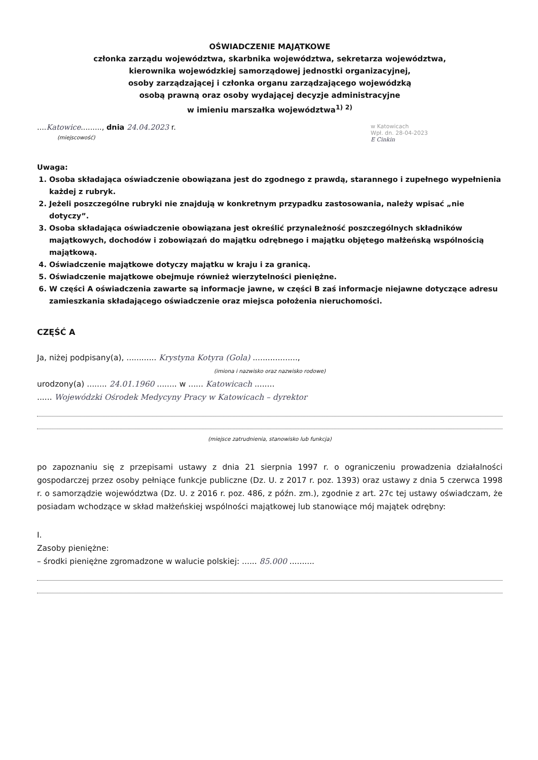OŚWIADCZENIE MAJĄTKOWE
członka zarządu województwa, skarbnika województwa, sekretarza województwa,
kierownika wojewódzkiej samorządowej jednostki organizacyjnej,
osoby zarządzającej i członka organu zarządzającego wojewódzką
osobą prawną oraz osoby wydającej decyzje administracyjne
w imieniu marszałka województwa<sup>1) 2)</sup>
....Katowice........., dnia 24.04.2023 r.
(miejscowość)
w Katowicach
Wpł. dn. 28-04-2023
E Cinkin
Uwaga:
1. Osoba składająca oświadczenie obowiązana jest do zgodnego z prawdą, starannego i zupełnego wypełnienia każdej z rubryk.
2. Jeżeli poszczególne rubryki nie znajdują w konkretnym przypadku zastosowania, należy wpisać „nie dotyczy”.
3. Osoba składająca oświadczenie obowiązana jest określić przynależność poszczególnych składników majątkowych, dochodów i zobowiązań do majątku odrębnego i majątku objętego małżeńską wspólnością majątkową.
4. Oświadczenie majątkowe dotyczy majątku w kraju i za granicą.
5. Oświadczenie majątkowe obejmuje również wierzytelności pieniężne.
6. W części A oświadczenia zawarte są informacje jawne, w części B zaś informacje niejawne dotyczące adresu zamieszkania składającego oświadczenie oraz miejsca położenia nieruchomości.
CZĘŚĆ A
Ja, niżej podpisany(a), ............ Krystyna Kotyra (Gola) ..................,
(imiona i nazwisko oraz nazwisko rodowe)
urodzony(a) ........ 24.01.1960 ........ w ...... Katowicach ........
...... Wojewódzki Ośrodek Medycyny Pracy w Katowicach – dyrektor
(miejsce zatrudnienia, stanowisko lub funkcja)
po zapoznaniu się z przepisami ustawy z dnia 21 sierpnia 1997 r. o ograniczeniu prowadzenia działalności gospodarczej przez osoby pełniące funkcje publiczne (Dz. U. z 2017 r. poz. 1393) oraz ustawy z dnia 5 czerwca 1998 r. o samorządzie województwa (Dz. U. z 2016 r. poz. 486, z późn. zm.), zgodnie z art. 27c tej ustawy oświadczam, że posiadam wchodzące w skład małżeńskiej wspólności majątkowej lub stanowiące mój majątek odrębny:
I.
Zasoby pieniężne:
– środki pieniężne zgromadzone w walucie polskiej: ...... 85.000 ..........